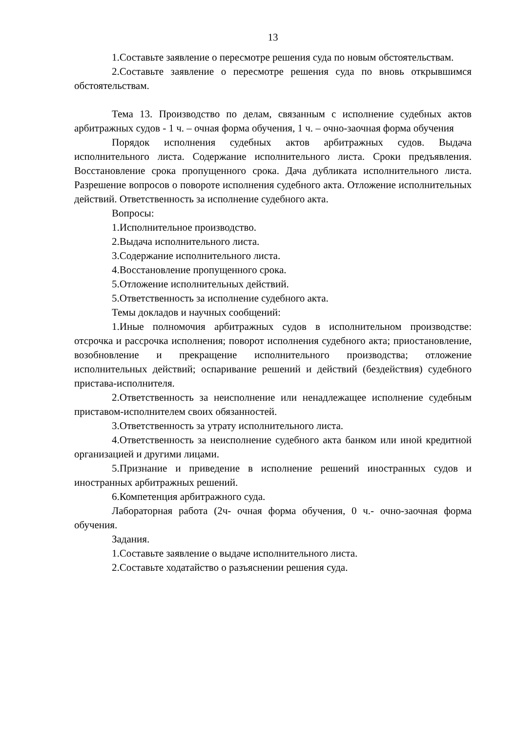13
1.Составьте заявление о пересмотре решения суда по новым обстоятельствам.
2.Составьте заявление о пересмотре решения суда по вновь открывшимся обстоятельствам.
Тема 13. Производство по делам, связанным с исполнение судебных актов арбитражных судов - 1 ч. – очная форма обучения, 1 ч. – очно-заочная форма обучения
Порядок исполнения судебных актов арбитражных судов. Выдача исполнительного листа. Содержание исполнительного листа. Сроки предъявления. Восстановление срока пропущенного срока. Дача дубликата исполнительного листа. Разрешение вопросов о повороте исполнения судебного акта. Отложение исполнительных действий. Ответственность за исполнение судебного акта.
Вопросы:
1.Исполнительное производство.
2.Выдача исполнительного листа.
3.Содержание исполнительного листа.
4.Восстановление пропущенного срока.
5.Отложение исполнительных действий.
5.Ответственность за исполнение судебного акта.
Темы докладов и научных сообщений:
1.Иные полномочия арбитражных судов в исполнительном производстве: отсрочка и рассрочка исполнения; поворот исполнения судебного акта; приостановление, возобновление и прекращение исполнительного производства; отложение исполнительных действий; оспаривание решений и действий (бездействия) судебного пристава-исполнителя.
2.Ответственность за неисполнение или ненадлежащее исполнение судебным приставом-исполнителем своих обязанностей.
3.Ответственность за утрату исполнительного листа.
4.Ответственность за неисполнение судебного акта банком или иной кредитной организацией и другими лицами.
5.Признание и приведение в исполнение решений иностранных судов и иностранных арбитражных решений.
6.Компетенция арбитражного суда.
Лабораторная работа (2ч- очная форма обучения, 0 ч.- очно-заочная форма обучения.
Задания.
1.Составьте заявление о выдаче исполнительного листа.
2.Составьте ходатайство о разъяснении решения суда.